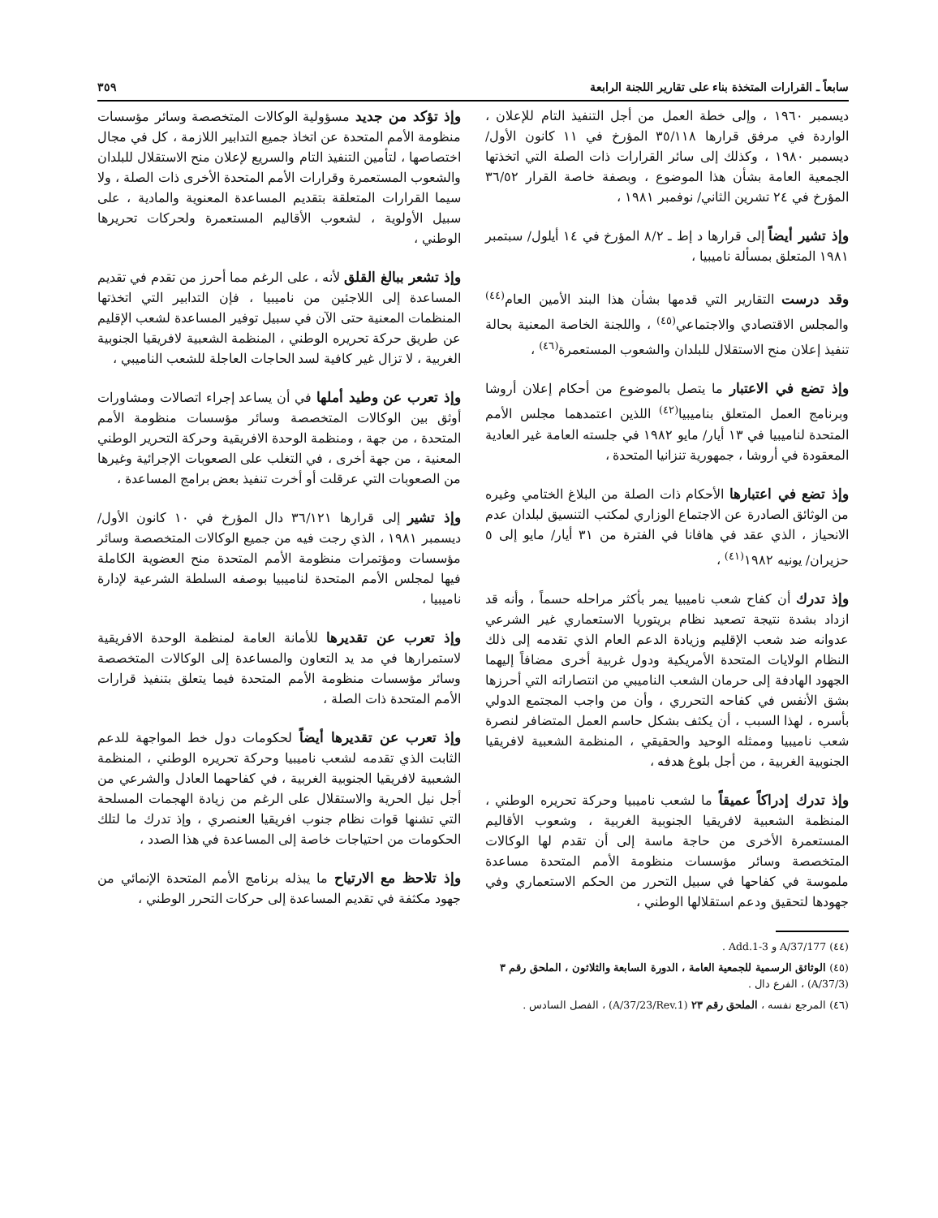سابعاً ـ القرارات المتخذة بناء على تقارير اللجنة الرابعة ٣٥٩
ديسمبر ١٩٦٠ ، وإلى خطة العمل من أجل التنفيذ التام للإعلان ، الواردة في مرفق قرارها ٣٥/١١٨ المؤرخ في ١١ كانون الأول/ ديسمبر ١٩٨٠ ، وكذلك إلى سائر القرارات ذات الصلة التي اتخذتها الجمعية العامة بشأن هذا الموضوع ، وبصفة خاصة القرار ٣٦/٥٢ المؤرخ في ٢٤ تشرين الثاني/ نوفمبر ١٩٨١ ،
وإذ تشير أيضاً إلى قرارها د إط ـ ٨/٢ المؤرخ في ١٤ أيلول/ سبتمبر ١٩٨١ المتعلق بمسألة ناميبيا ،
وقد درست التقارير التي قدمها بشأن هذا البند الأمين العام<sup>(٤٤)</sup> والمجلس الاقتصادي والاجتماعي<sup>(٤٥)</sup> ، واللجنة الخاصة المعنية بحالة تنفيذ إعلان منح الاستقلال للبلدان والشعوب المستعمرة<sup>(٤٦)</sup> ،
وإذ تضع في الاعتبار ما يتصل بالموضوع من أحكام إعلان أروشا وبرنامج العمل المتعلق بناميبيا<sup>(٤٢)</sup> اللذين اعتمدهما مجلس الأمم المتحدة لناميبيا في ١٣ أيار/ مايو ١٩٨٢ في جلسته العامة غير العادية المعقودة في أروشا ، جمهورية تنزانيا المتحدة ،
وإذ تضع في اعتبارها الأحكام ذات الصلة من البلاغ الختامي وغيره من الوثائق الصادرة عن الاجتماع الوزاري لمكتب التنسيق لبلدان عدم الانحياز ، الذي عقد في هافانا في الفترة من ٣١ أيار/ مايو إلى ٥ حزيران/ يونيه ١٩٨٢<sup>(٤١)</sup> ،
وإذ تدرك أن كفاح شعب ناميبيا يمر بأكثر مراحله حسماً ، وأنه قد ازداد بشدة نتيجة تصعيد نظام بريتوريا الاستعماري غير الشرعي عدوانه ضد شعب الإقليم وزيادة الدعم العام الذي تقدمه إلى ذلك النظام الولايات المتحدة الأمريكية ودول غربية أخرى مضافاً إليهما الجهود الهادفة إلى حرمان الشعب الناميبي من انتصاراته التي أحرزها بشق الأنفس في كفاحه التحرري ، وأن من واجب المجتمع الدولي بأسره ، لهذا السبب ، أن يكثف بشكل حاسم العمل المتضافر لنصرة شعب ناميبيا وممثله الوحيد والحقيقي ، المنظمة الشعبية لافريقيا الجنوبية الغربية ، من أجل بلوغ هدفه ،
وإذ تدرك إدراكاً عميقاً ما لشعب ناميبيا وحركة تحريره الوطني ، المنظمة الشعبية لافريقيا الجنوبية الغربية ، وشعوب الأقاليم المستعمرة الأخرى من حاجة ماسة إلى أن تقدم لها الوكالات المتخصصة وسائر مؤسسات منظومة الأمم المتحدة مساعدة ملموسة في كفاحها في سبيل التحرر من الحكم الاستعماري وفي جهودها لتحقيق ودعم استقلالها الوطني ،
(٤٤) A/37/177 و Add.1-3 .
(٤٥) الوثائق الرسمية للجمعية العامة ، الدورة السابعة والثلاثون ، الملحق رقم ٣ (A/37/3) ، الفرع دال .
(٤٦) المرجع نفسه ، الملحق رقم ٢٣ (A/37/23/Rev.1) ، الفصل السادس .
وإذ تؤكد من جديد مسؤولية الوكالات المتخصصة وسائر مؤسسات منظومة الأمم المتحدة عن اتخاذ جميع التدابير اللازمة ، كل في مجال اختصاصها ، لتأمين التنفيذ التام والسريع لإعلان منح الاستقلال للبلدان والشعوب المستعمرة وقرارات الأمم المتحدة الأخرى ذات الصلة ، ولا سيما القرارات المتعلقة بتقديم المساعدة المعنوية والمادية ، على سبيل الأولوية ، لشعوب الأقاليم المستعمرة ولحركات تحريرها الوطني ،
وإذ تشعر ببالغ القلق لأنه ، على الرغم مما أحرز من تقدم في تقديم المساعدة إلى اللاجئين من ناميبيا ، فإن التدابير التي اتخذتها المنظمات المعنية حتى الآن في سبيل توفير المساعدة لشعب الإقليم عن طريق حركة تحريره الوطني ، المنظمة الشعبية لافريقيا الجنوبية الغربية ، لا تزال غير كافية لسد الحاجات العاجلة للشعب الناميبي ،
وإذ تعرب عن وطيد أملها في أن يساعد إجراء اتصالات ومشاورات أوثق بين الوكالات المتخصصة وسائر مؤسسات منظومة الأمم المتحدة ، من جهة ، ومنظمة الوحدة الافريقية وحركة التحرير الوطني المعنية ، من جهة أخرى ، في التغلب على الصعوبات الإجرائية وغيرها من الصعوبات التي عرقلت أو أخرت تنفيذ بعض برامج المساعدة ،
وإذ تشير إلى قرارها ٣٦/١٢١ دال المؤرخ في ١٠ كانون الأول/ ديسمبر ١٩٨١ ، الذي رجت فيه من جميع الوكالات المتخصصة وسائر مؤسسات ومؤتمرات منظومة الأمم المتحدة منح العضوية الكاملة فيها لمجلس الأمم المتحدة لناميبيا بوصفه السلطة الشرعية لإدارة ناميبيا ،
وإذ تعرب عن تقديرها للأمانة العامة لمنظمة الوحدة الافريقية لاستمرارها في مد يد التعاون والمساعدة إلى الوكالات المتخصصة وسائر مؤسسات منظومة الأمم المتحدة فيما يتعلق بتنفيذ قرارات الأمم المتحدة ذات الصلة ،
وإذ تعرب عن تقديرها أيضاً لحكومات دول خط المواجهة للدعم الثابت الذي تقدمه لشعب ناميبيا وحركة تحريره الوطني ، المنظمة الشعبية لافريقيا الجنوبية الغربية ، في كفاحهما العادل والشرعي من أجل نيل الحرية والاستقلال على الرغم من زيادة الهجمات المسلحة التي تشنها قوات نظام جنوب افريقيا العنصري ، وإذ تدرك ما لتلك الحكومات من احتياجات خاصة إلى المساعدة في هذا الصدد ،
وإذ تلاحظ مع الارتياح ما يبذله برنامج الأمم المتحدة الإنمائي من جهود مكثفة في تقديم المساعدة إلى حركات التحرر الوطني ،